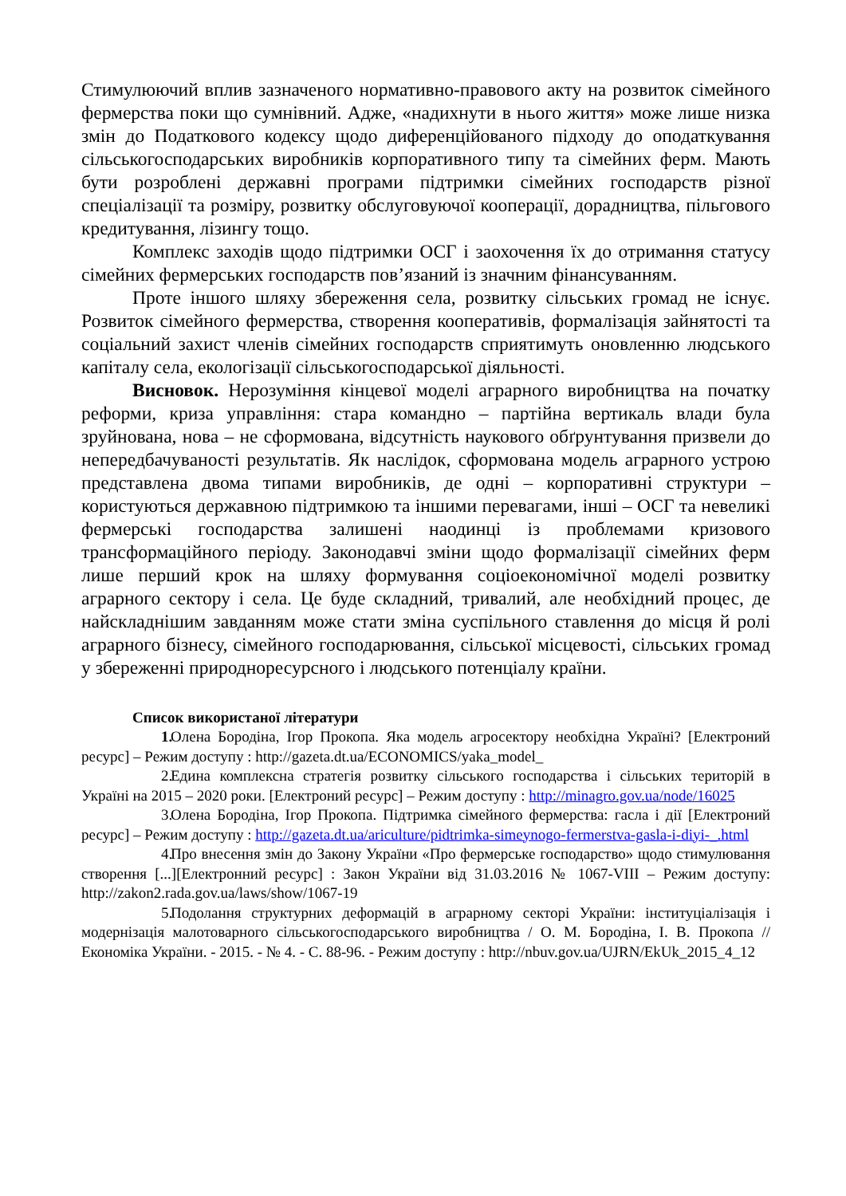Стимулюючий вплив зазначеного нормативно-правового акту на розвиток сімейного фермерства поки що сумнівний. Адже, «надихнути в нього життя» може лише низка змін до Податкового кодексу щодо диференційованого підходу до оподаткування сільськогосподарських виробників корпоративного типу та сімейних ферм. Мають бути розроблені державні програми підтримки сімейних господарств різної спеціалізації та розміру, розвитку обслуговуючої кооперації, дорадництва, пільгового кредитування, лізингу тощо.
Комплекс заходів щодо підтримки ОСГ і заохочення їх до отримання статусу сімейних фермерських господарств пов’язаний із значним фінансуванням.
Проте іншого шляху збереження села, розвитку сільських громад не існує. Розвиток сімейного фермерства, створення кооперативів, формалізація зайнятості та соціальний захист членів сімейних господарств сприятимуть оновленню людського капіталу села, екологізації сільськогосподарської діяльності.
Висновок. Нерозуміння кінцевої моделі аграрного виробництва на початку реформи, криза управління: стара командно – партійна вертикаль влади була зруйнована, нова – не сформована, відсутність наукового обґрунтування призвели до непередбачуваності результатів. Як наслідок, сформована модель аграрного устрою представлена двома типами виробників, де одні – корпоративні структури – користуються державною підтримкою та іншими перевагами, інші – ОСГ та невеликі фермерські господарства залишені наодинці із проблемами кризового трансформаційного періоду. Законодавчі зміни щодо формалізації сімейних ферм лише перший крок на шляху формування соціоекономічної моделі розвитку аграрного сектору і села. Це буде складний, тривалий, але необхідний процес, де найскладнішим завданням може стати зміна суспільного ставлення до місця й ролі аграрного бізнесу, сімейного господарювання, сільської місцевості, сільських громад у збереженні природноресурсного і людського потенціалу країни.
Список використаної літератури
1. Олена Бородіна, Ігор Прокопа. Яка модель агросектору необхідна Україні? [Електроний ресурс] – Режим доступу : http://gazeta.dt.ua/ECONOMICS/yaka_model_
2. Едина комплексна стратегія розвитку сільського господарства і сільських територій в Україні на 2015 – 2020 роки. [Електроний ресурс] – Режим доступу : http://minagro.gov.ua/node/16025
3. Олена Бородіна, Ігор Прокопа. Підтримка сімейного фермерства: гасла і дії [Електроний ресурс] – Режим доступу : http://gazeta.dt.ua/ariculture/pidtrimka-simeynogo-fermerstva-gasla-i-diyi-_.html
4. Про внесення змін до Закону України «Про фермерське господарство» щодо стимулювання створення [...][Електронний ресурс] : Закон України від 31.03.2016 № 1067-VIII – Режим доступу: http://zakon2.rada.gov.ua/laws/show/1067-19
5. Подолання структурних деформацій в аграрному секторі України: інституціалізація і модернізація малотоварного сільськогосподарського виробництва / О. М. Бородіна, І. В. Прокопа // Економіка України. - 2015. - № 4. - С. 88-96. - Режим доступу : http://nbuv.gov.ua/UJRN/EkUk_2015_4_12